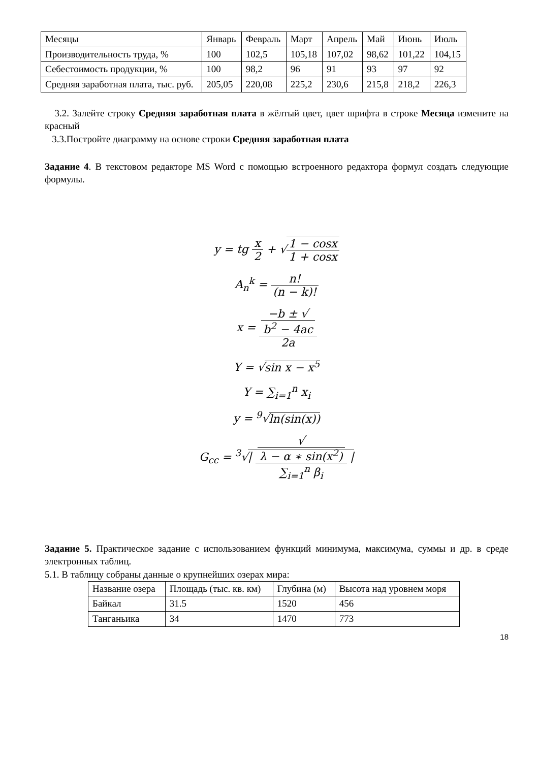| Месяцы | Январь | Февраль | Март | Апрель | Май | Июнь | Июль |
| Производительность труда, % | 100 | 102,5 | 105,18 | 107,02 | 98,62 | 101,22 | 104,15 |
| Себестоимость продукции, % | 100 | 98,2 | 96 | 91 | 93 | 97 | 92 |
| Средняя заработная плата, тыс. руб. | 205,05 | 220,08 | 225,2 | 230,6 | 215,8 | 218,2 | 226,3 |
3.2. Залейте строку Средняя заработная плата в жёлтый цвет, цвет шрифта в строке Месяца измените на красный
3.3.Постройте диаграмму на основе строки Средняя заработная плата
Задание 4. В текстовом редакторе MS Word с помощью встроенного редактора формул создать следующие формулы.
y = tg x 2 + √1 − cosx 1 + cosx
A<sub>n</sub><sup>k</sup> = n! (n − k)!
x = −b ± √
b<sup>2</sup> − 4ac 2a
Y = √sin x − x<sup>5</sup>
Y = ∑<sub>i=1</sub><sup>n</sup> x<sub>i</sub>
y = <sup>9</sup>√ln(sin(x))
G<sub>cc</sub> = <sup>3</sup>√| √
λ − α ∗ sin(x<sup>2</sup>) ∑<sub>i=1</sub><sup>n</sup> β<sub>i</sub> |
Задание 5. Практическое задание с использованием функций минимума, максимума, суммы и др. в среде электронных таблиц.
5.1. В таблицу собраны данные о крупнейших озерах мира:
| Название озера | Площадь (тыс. кв. км) | Глубина (м) | Высота над уровнем моря |
| Байкал | 31.5 | 1520 | 456 |
| Танганьика | 34 | 1470 | 773 |
18